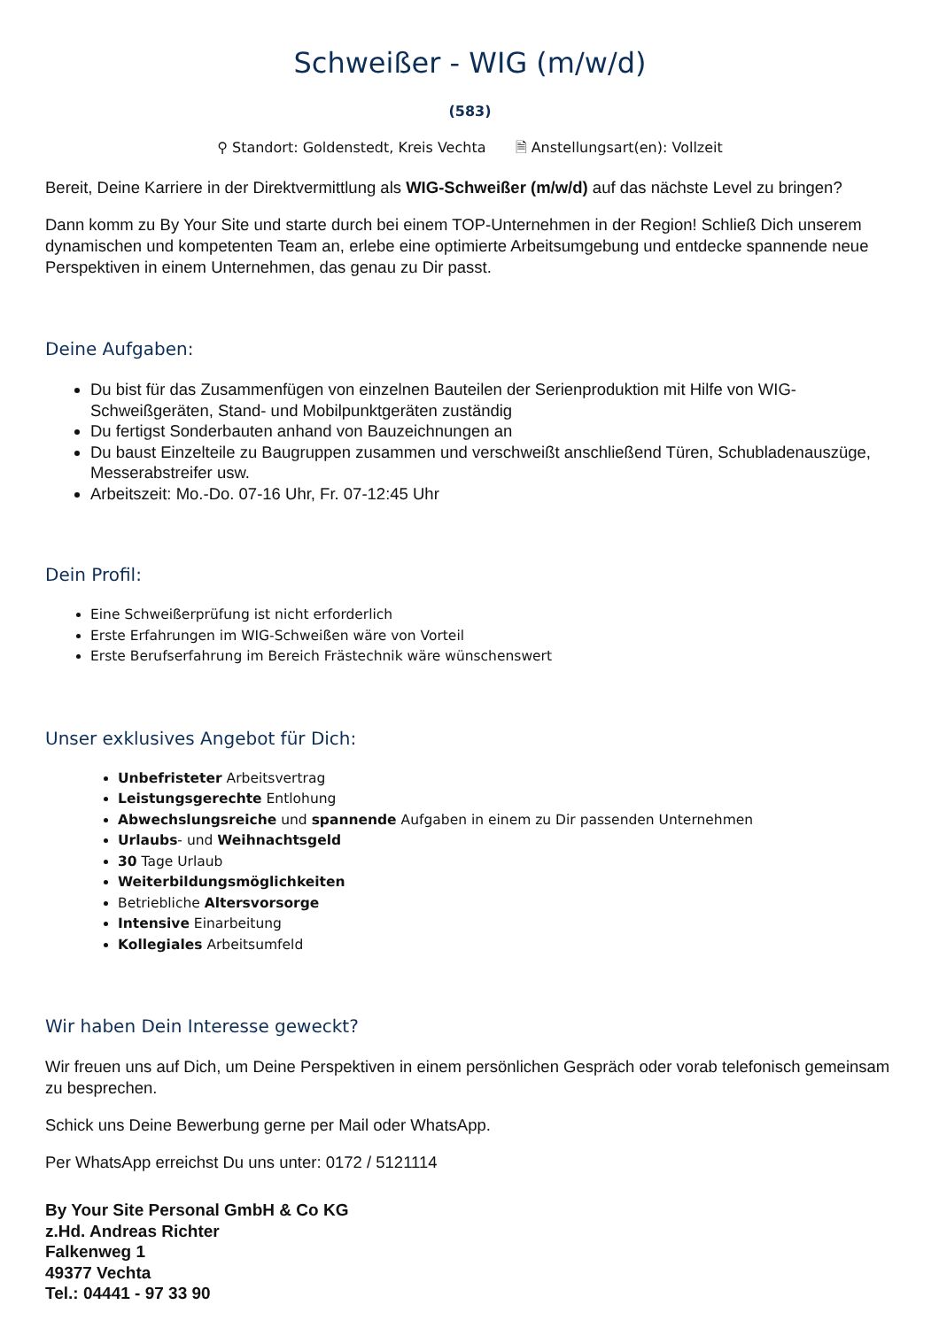Schweißer - WIG (m/w/d)
(583)
⚲ Standort: Goldenstedt, Kreis Vechta 🗎 Anstellungsart(en): Vollzeit
Bereit, Deine Karriere in der Direktvermittlung als WIG-Schweißer (m/w/d) auf das nächste Level zu bringen?
Dann komm zu By Your Site und starte durch bei einem TOP-Unternehmen in der Region! Schließ Dich unserem dynamischen und kompetenten Team an, erlebe eine optimierte Arbeitsumgebung und entdecke spannende neue Perspektiven in einem Unternehmen, das genau zu Dir passt.
Deine Aufgaben:
Du bist für das Zusammenfügen von einzelnen Bauteilen der Serienproduktion mit Hilfe von WIG-Schweißgeräten, Stand- und Mobilpunktgeräten zuständig
Du fertigst Sonderbauten anhand von Bauzeichnungen an
Du baust Einzelteile zu Baugruppen zusammen und verschweißt anschließend Türen, Schubladenauszüge, Messerabstreifer usw.
Arbeitszeit: Mo.-Do. 07-16 Uhr, Fr. 07-12:45 Uhr
Dein Profil:
Eine Schweißerprüfung ist nicht erforderlich
Erste Erfahrungen im WIG-Schweißen wäre von Vorteil
Erste Berufserfahrung im Bereich Frästechnik wäre wünschenswert
Unser exklusives Angebot für Dich:
Unbefristeter Arbeitsvertrag
Leistungsgerechte Entlohung
Abwechslungsreiche und spannende Aufgaben in einem zu Dir passenden Unternehmen
Urlaubs- und Weihnachtsgeld
30 Tage Urlaub
Weiterbildungsmöglichkeiten
Betriebliche Altersvorsorge
Intensive Einarbeitung
Kollegiales Arbeitsumfeld
Wir haben Dein Interesse geweckt?
Wir freuen uns auf Dich, um Deine Perspektiven in einem persönlichen Gespräch oder vorab telefonisch gemeinsam zu besprechen.
Schick uns Deine Bewerbung gerne per Mail oder WhatsApp.
Per WhatsApp erreichst Du uns unter: 0172 / 5121114
By Your Site Personal GmbH & Co KG
z.Hd. Andreas Richter
Falkenweg 1
49377 Vechta
Tel.: 04441 - 97 33 90